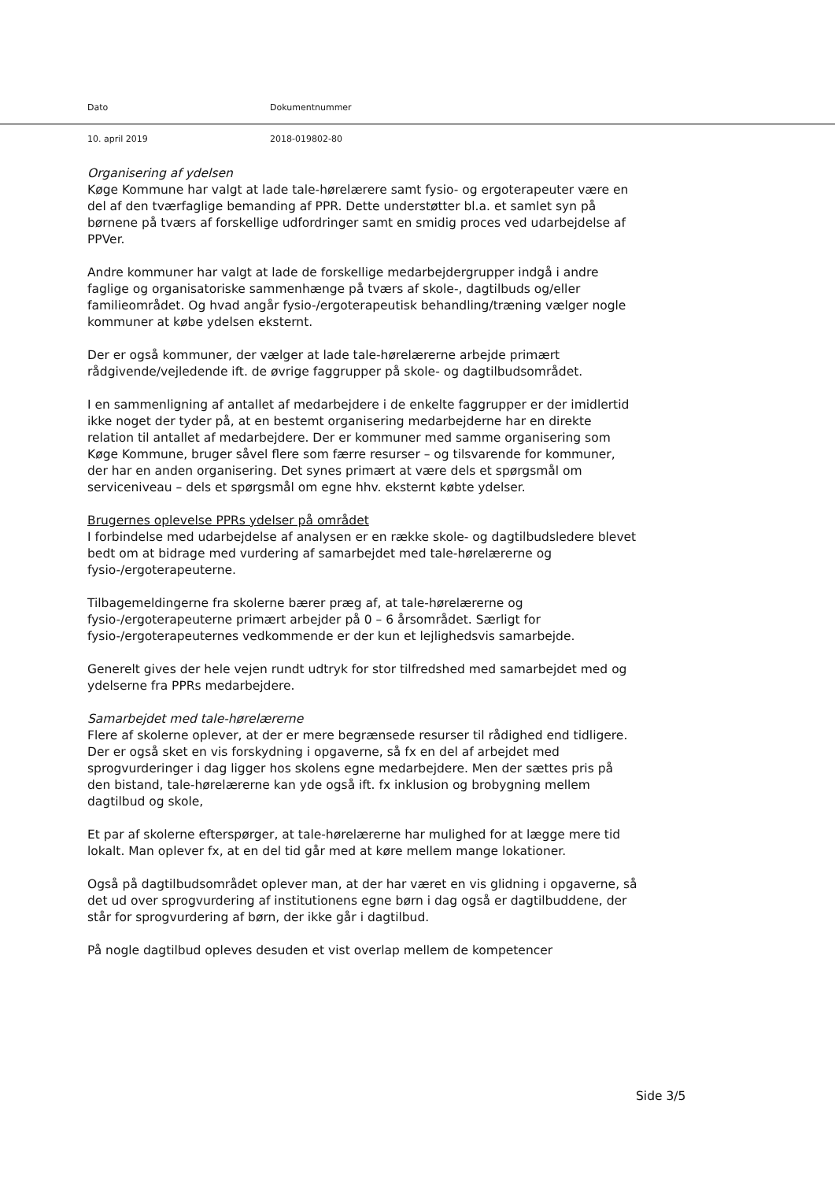Dato Dokumentnummer
10. april 2019 2018-019802-80
Organisering af ydelsen
Køge Kommune har valgt at lade tale-hørelærere samt fysio- og ergoterapeuter være en del af den tværfaglige bemanding af PPR. Dette understøtter bl.a. et samlet syn på børnene på tværs af forskellige udfordringer samt en smidig proces ved udarbejdelse af PPVer.
Andre kommuner har valgt at lade de forskellige medarbejdergrupper indgå i andre faglige og organisatoriske sammenhænge på tværs af skole-, dagtilbuds og/eller familieområdet. Og hvad angår fysio-/ergoterapeutisk behandling/træning vælger nogle kommuner at købe ydelsen eksternt.
Der er også kommuner, der vælger at lade tale-hørelærerne arbejde primært rådgivende/vejledende ift. de øvrige faggrupper på skole- og dagtilbudsområdet.
I en sammenligning af antallet af medarbejdere i de enkelte faggrupper er der imidlertid ikke noget der tyder på, at en bestemt organisering medarbejderne har en direkte relation til antallet af medarbejdere. Der er kommuner med samme organisering som Køge Kommune, bruger såvel flere som færre resurser – og tilsvarende for kommuner, der har en anden organisering. Det synes primært at være dels et spørgsmål om serviceniveau – dels et spørgsmål om egne hhv. eksternt købte ydelser.
Brugernes oplevelse PPRs ydelser på området
I forbindelse med udarbejdelse af analysen er en række skole- og dagtilbudsledere blevet bedt om at bidrage med vurdering af samarbejdet med tale-hørelærerne og fysio-/ergoterapeuterne.
Tilbagemeldingerne fra skolerne bærer præg af, at tale-hørelærerne og fysio-/ergoterapeuterne primært arbejder på 0 – 6 årsområdet. Særligt for fysio-/ergoterapeuternes vedkommende er der kun et lejlighedsvis samarbejde.
Generelt gives der hele vejen rundt udtryk for stor tilfredshed med samarbejdet med og ydelserne fra PPRs medarbejdere.
Samarbejdet med tale-hørelærerne
Flere af skolerne oplever, at der er mere begrænsede resurser til rådighed end tidligere. Der er også sket en vis forskydning i opgaverne, så fx en del af arbejdet med sprogvurderinger i dag ligger hos skolens egne medarbejdere. Men der sættes pris på den bistand, tale-hørelærerne kan yde også ift. fx inklusion og brobygning mellem dagtilbud og skole,
Et par af skolerne efterspørger, at tale-hørelærerne har mulighed for at lægge mere tid lokalt. Man oplever fx, at en del tid går med at køre mellem mange lokationer.
Også på dagtilbudsområdet oplever man, at der har været en vis glidning i opgaverne, så det ud over sprogvurdering af institutionens egne børn i dag også er dagtilbuddene, der står for sprogvurdering af børn, der ikke går i dagtilbud.
På nogle dagtilbud opleves desuden et vist overlap mellem de kompetencer
Side 3/5